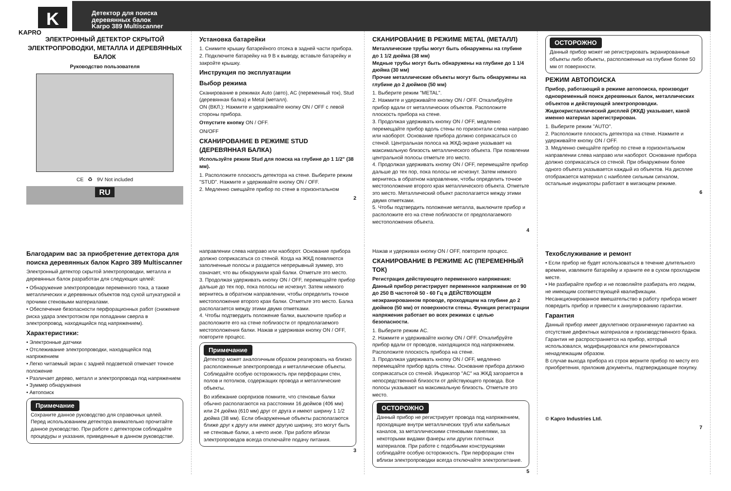K
KAPRO
Детектор для поиска
деревянных балок
Karpo 389 Multiscanner
ЭЛЕКТРОННЫЙ ДЕТЕКТОР СКРЫТОЙ ЭЛЕКТРОПРОВОДКИ, МЕТАЛЛА И ДЕРЕВЯННЫХ БАЛОК
Руководство пользователя
CE ♻ 9V Not included
RU
Установка батарейки
1. Снимите крышку батарейного отсека в задней части прибора.
2. Подключите батарейку на 9 В к выводу, вставьте батарейку и закройте крышку.
Инструкция по эксплуатации
Выбор режима
Сканирование в режимах Auto (авто), AC (переменный ток), Stud (деревянная балка) и Metal (металл).
ON (ВКЛ.): Нажмите и удерживайте кнопку ON / OFF с левой стороны прибора.
Отпустите кнопку ON / OFF.
ON/OFF
СКАНИРОВАНИЕ В РЕЖИМЕ STUD (ДЕРЕВЯННАЯ БАЛКА)
Используйте режим Stud для поиска на глубине до 1 1/2" (38 мм).
1. Расположите плоскость детектора на стене. Выберите режим "STUD". Нажмите и удерживайте кнопку ON / OFF.
2. Медленно смещайте прибор по стене в горизонтальном
2
СКАНИРОВАНИЕ В РЕЖИМЕ METAL (МЕТАЛЛ)
Металлические трубы могут быть обнаружены на глубине до 1 1/2 дюйма (38 мм)
Медные трубы могут быть обнаружены на глубине до 1 1/4 дюйма (30 мм)
Прочие металлические объекты могут быть обнаружены на глубине до 2 дюймов (50 мм)
1. Выберите режим "METAL".
2. Нажмите и удерживайте кнопку ON / OFF. Откалибруйте прибор вдали от металлических объектов. Расположите плоскость прибора на стене.
3. Продолжая удерживать кнопку ON / OFF, медленно перемещайте прибор вдоль стены по горизонтали слева направо или наоборот. Основание прибора должно соприкасаться со стеной. Центральная полоса на ЖКД-экране указывает на максимальную близость металлического объекта. При появлении центральной полосы отметьте это место.
4. Продолжая удерживать кнопку ON / OFF, перемещайте прибор дальше до тех пор, пока полосы не исчезнут. Затем немного вернитесь в обратном направлении, чтобы определить точное местоположение второго края металлического объекта. Отметьте это место. Металлический объект располагается между этими двумя отметками.
5. Чтобы подтвердить положение металла, выключите прибор и расположите его на стене поблизости от предполагаемого местоположения объекта.
4
ОСТОРОЖНО
Данный прибор может не регистрировать экранированные объекты либо объекты, расположенные на глубине более 50 мм от поверхности.
РЕЖИМ АВТОПОИСКА
Прибор, работающий в режиме автопоиска, производит одновременный поиск деревянных балок, металлических объектов и действующей электропроводки. Жидкокристаллический дисплей (ЖКД) указывает, какой именно материал зарегистрирован.
1. Выберите режим "AUTO".
2. Расположите плоскость детектора на стене. Нажмите и удерживайте кнопку ON / OFF.
3. Медленно смещайте прибор по стене в горизонтальном направлении слева направо или наоборот. Основание прибора должно соприкасаться со стеной. При обнаружении более одного объекта указывается каждый из объектов. На дисплее отображается материал с наиболее сильным сигналом, остальные индикаторы работают в мигающем режиме.
6
Благодарим вас за приобретение детектора для поиска деревянных балок Kapro 389 Multiscanner
Электронный детектор скрытой электропроводки, металла и деревянных балок разработан для следующих целей:
• Обнаружение электропроводки переменного тока, а также металлических и деревянных объектов под сухой штукатуркой и прочими стеновыми материалами.
• Обеспечение безопасности перфорационных работ (снижение риска удара электротоком при попадании сверла в электропровод, находящийся под напряжением).
Характеристики:
• Электронные датчики
• Отслеживание электропроводки, находящейся под напряжением
• Легко читаемый экран с задней подсветкой отмечает точное положение
• Различает дерево, металл и электропровода под напряжением
• Зуммер обнаружения
• Автопоиск
Примечание
Сохраните данное руководство для справочных целей. Перед использованием детектора внимательно прочитайте данное руководство. При работе с детектором соблюдайте процедуры и указания, приведенные в данном руководстве.
направлении слева направо или наоборот. Основание прибора должно соприкасаться со стеной. Когда на ЖКД появляются заполненные полосы и раздается непрерывный зуммер, это означает, что вы обнаружили край балки. Отметьте это место.
3. Продолжая удерживать кнопку ON / OFF, перемещайте прибор дальше до тех пор, пока полосы не исчезнут. Затем немного вернитесь в обратном направлении, чтобы определить точное местоположение второго края балки. Отметьте это место. Балка располагается между этими двумя отметками.
4. Чтобы подтвердить положение балки, выключите прибор и расположите его на стене поблизости от предполагаемого местоположения балки. Нажав и удерживая кнопку ON / OFF, повторите процесс.
Примечание
Детектор может аналогичным образом реагировать на близко расположенные электропровода и металлические объекты. Соблюдайте особую осторожность при перфорации стен, полов и потолков, содержащих провода и металлические объекты.
Во избежание сюрпризов помните, что стеновые балки обычно располагаются на расстоянии 16 дюймов (406 мм) или 24 дюйма (610 мм) друг от друга и имеют ширину 1 1/2 дюйма (38 мм). Если обнаруженные объекты располагаются ближе друг к другу или имеют другую ширину, это могут быть не стеновые балки, а нечто иное. При работе вблизи электропроводов всегда отключайте подачу питания.
3
Нажав и удерживая кнопку ON / OFF, повторите процесс.
СКАНИРОВАНИЕ В РЕЖИМЕ AC (ПЕРЕМЕННЫЙ ТОК)
Регистрация действующего переменного напряжения: Данный прибор регистрирует переменное напряжение от 90 до 250 В частотой 50 - 60 Гц в ДЕЙСТВУЮЩЕМ неэкранированном проводе, проходящем на глубине до 2 дюймов (50 мм) от поверхности стены. Функция регистрации напряжения работает во всех режимах с целью безопасности.
1. Выберите режим AC.
2. Нажмите и удерживайте кнопку ON / OFF. Откалибруйте прибор вдали от проводов, находящихся под напряжением. Расположите плоскость прибора на стене.
3. Продолжая удерживать кнопку ON / OFF, медленно перемещайте прибор вдоль стены. Основание прибора должно соприкасаться со стеной. Индикатор "AC" на ЖКД загорается в непосредственной близости от действующего провода. Все полосы указывают на максимальную близость. Отметьте это место.
ОСТОРОЖНО
Данный прибор не регистрирует провода под напряжением, проходящие внутри металлических труб или кабельных каналов, за металлическими стеновыми панелями, за некоторыми видами фанеры или других плотных материалов. При работе с подобными конструкциями соблюдайте особую осторожность. При перфорации стен вблизи электропроводки всегда отключайте электропитание.
5
Техобслуживание и ремонт
• Если прибор не будет использоваться в течение длительного времени, извлеките батарейку и храните ее в сухом прохладном месте.
• Не разбирайте прибор и не позволяйте разбирать его людям, не имеющим соответствующей квалификации. Несанкционированное вмешательство в работу прибора может повредить прибор и привести к аннулированию гарантии.
Гарантия
Данный прибор имеет двухлетнюю ограниченную гарантию на отсутствие дефектных материалов и производственного брака. Гарантия не распространяется на прибор, который использовался, модифицировался или ремонтировался ненадлежащим образом.
В случае выхода прибора из строя верните прибор по месту его приобретения, приложив документы, подтверждающие покупку.
© Kapro Industries Ltd.
7